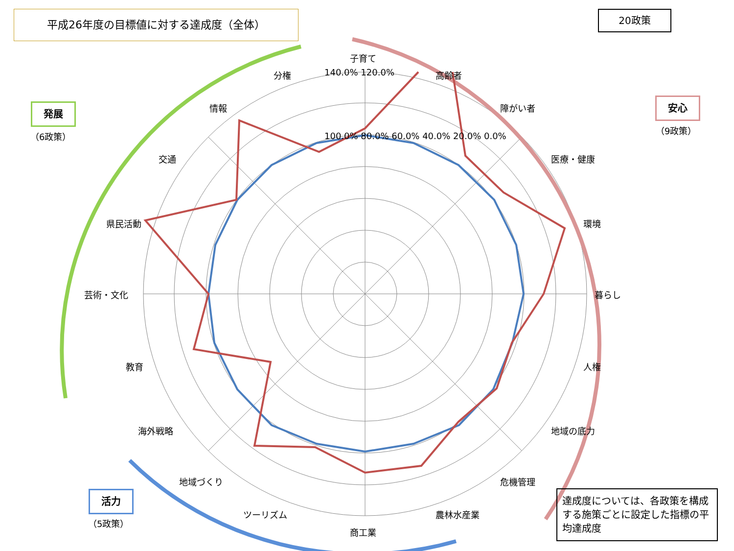平成26年度の目標値に対する達成度（全体） 20政策
発展
（6政策）
安心
（9政策）
活力
（5政策）
子育て
高齢者
障がい者
医療・健康
環境
暮らし
人権
地域の底力
危機管理
農林水産業
商工業
ツーリズム
地域づくり
海外戦略
教育
芸術・文化
県民活動
交通
情報
分権 140.0% 120.0%
100.0% 80.0% 60.0% 40.0% 20.0% 0.0%
達成度については、各政策を構成する施策ごとに設定した指標の平均達成度